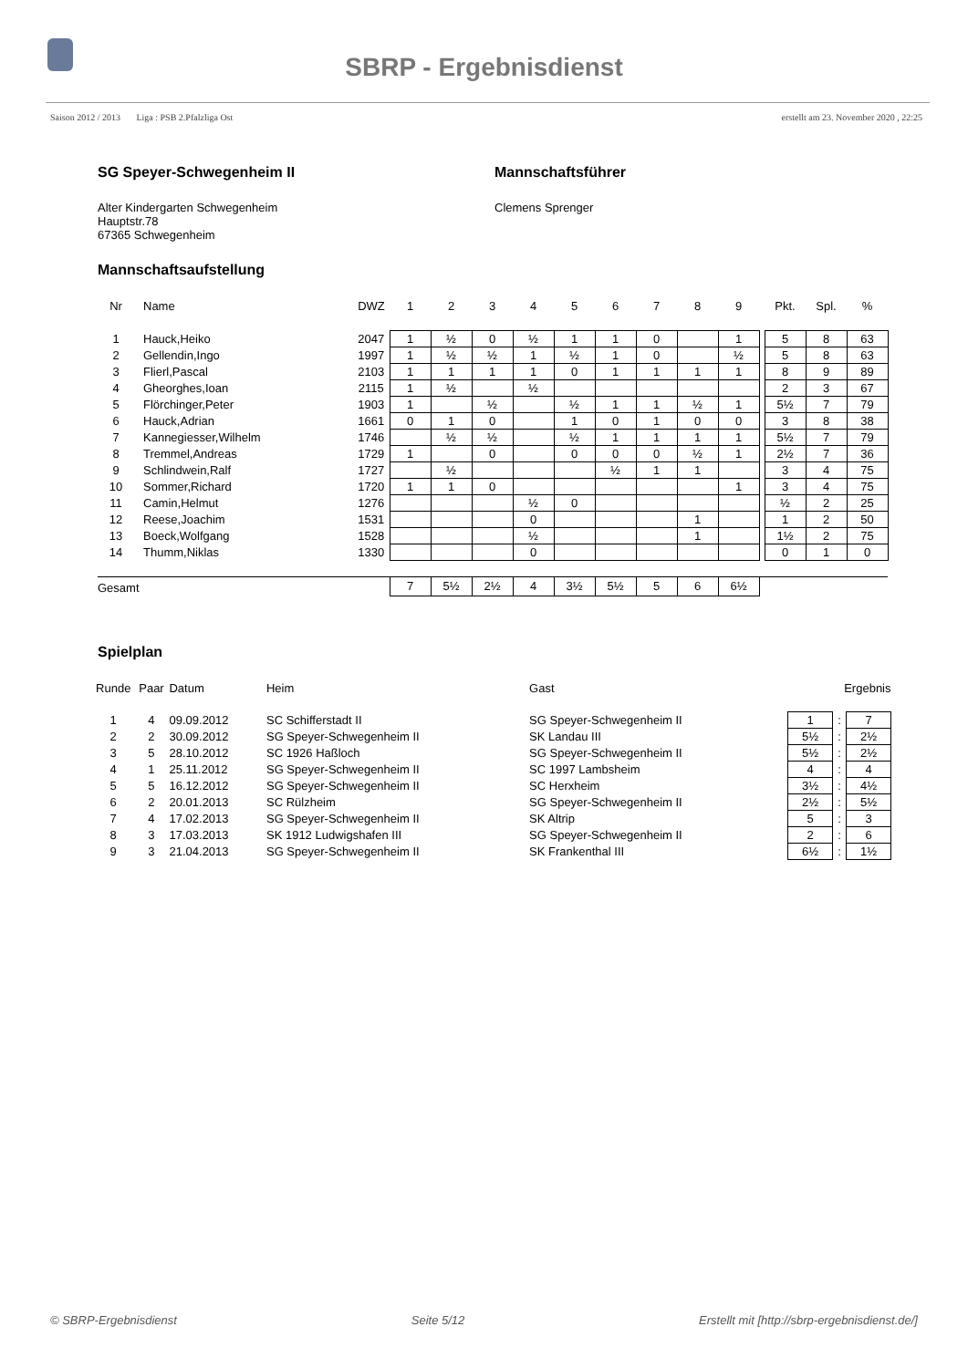SBRP - Ergebnisdienst
Saison 2012 / 2013 Liga : PSB 2.Pfalzliga Ost erstellt am 23. November 2020 , 22:25
SG Speyer-Schwegenheim II
Alter Kindergarten Schwegenheim
Hauptstr.78
67365 Schwegenheim
Mannschaftsführer
Clemens Sprenger
Mannschaftsaufstellung
| Nr | Name | DWZ | 1 | 2 | 3 | 4 | 5 | 6 | 7 | 8 | 9 | | Pkt. | Spl. | % |
| --- | --- | --- | --- | --- | --- | --- | --- | --- | --- | --- | --- | --- | --- | --- | --- |
| 1 | Hauck,Heiko | 2047 | 1 | ½ | 0 | ½ | 1 | 1 | 0 | | 1 | | 5 | 8 | 63 |
| 2 | Gellendin,Ingo | 1997 | 1 | ½ | ½ | 1 | ½ | 1 | 0 | | ½ | | 5 | 8 | 63 |
| 3 | Flierl,Pascal | 2103 | 1 | 1 | 1 | 1 | 0 | 1 | 1 | 1 | 1 | | 8 | 9 | 89 |
| 4 | Gheorghes,Ioan | 2115 | 1 | ½ | | ½ | | | | | | | 2 | 3 | 67 |
| 5 | Flörchinger,Peter | 1903 | 1 | | ½ | | ½ | 1 | 1 | ½ | 1 | | 5½ | 7 | 79 |
| 6 | Hauck,Adrian | 1661 | 0 | 1 | 0 | | 1 | 0 | 1 | 0 | 0 | | 3 | 8 | 38 |
| 7 | Kannegiesser,Wilhelm | 1746 | | ½ | ½ | | ½ | 1 | 1 | 1 | 1 | | 5½ | 7 | 79 |
| 8 | Tremmel,Andreas | 1729 | 1 | | 0 | | 0 | 0 | 0 | ½ | 1 | | 2½ | 7 | 36 |
| 9 | Schlindwein,Ralf | 1727 | | ½ | | | | ½ | 1 | 1 | | | 3 | 4 | 75 |
| 10 | Sommer,Richard | 1720 | 1 | 1 | 0 | | | | | | 1 | | 3 | 4 | 75 |
| 11 | Camin,Helmut | 1276 | | | | ½ | 0 | | | | | | ½ | 2 | 25 |
| 12 | Reese,Joachim | 1531 | | | | 0 | | | | 1 | | | 1 | 2 | 50 |
| 13 | Boeck,Wolfgang | 1528 | | | | ½ | | | | 1 | | | 1½ | 2 | 75 |
| 14 | Thumm,Niklas | 1330 | | | | 0 | | | | | | | 0 | 1 | 0 |
| Gesamt | | | 7 | 5½ | 2½ | 4 | 3½ | 5½ | 5 | 6 | 6½ | | | | |
Spielplan
| Runde | Paar | Datum | Heim | Gast | Ergebnis | | |
| 1 | 4 | 09.09.2012 | SC Schifferstadt II | SG Speyer-Schwegenheim II | 1 | : | 7 |
| 2 | 2 | 30.09.2012 | SG Speyer-Schwegenheim II | SK Landau III | 5½ | : | 2½ |
| 3 | 5 | 28.10.2012 | SC 1926 Haßloch | SG Speyer-Schwegenheim II | 5½ | : | 2½ |
| 4 | 1 | 25.11.2012 | SG Speyer-Schwegenheim II | SC 1997 Lambsheim | 4 | : | 4 |
| 5 | 5 | 16.12.2012 | SG Speyer-Schwegenheim II | SC Herxheim | 3½ | : | 4½ |
| 6 | 2 | 20.01.2013 | SC Rülzheim | SG Speyer-Schwegenheim II | 2½ | : | 5½ |
| 7 | 4 | 17.02.2013 | SG Speyer-Schwegenheim II | SK Altrip | 5 | : | 3 |
| 8 | 3 | 17.03.2013 | SK 1912 Ludwigshafen III | SG Speyer-Schwegenheim II | 2 | : | 6 |
| 9 | 3 | 21.04.2013 | SG Speyer-Schwegenheim II | SK Frankenthal III | 6½ | : | 1½ |
© SBRP-Ergebnisdienst Seite 5/12 Erstellt mit [http://sbrp-ergebnisdienst.de/]